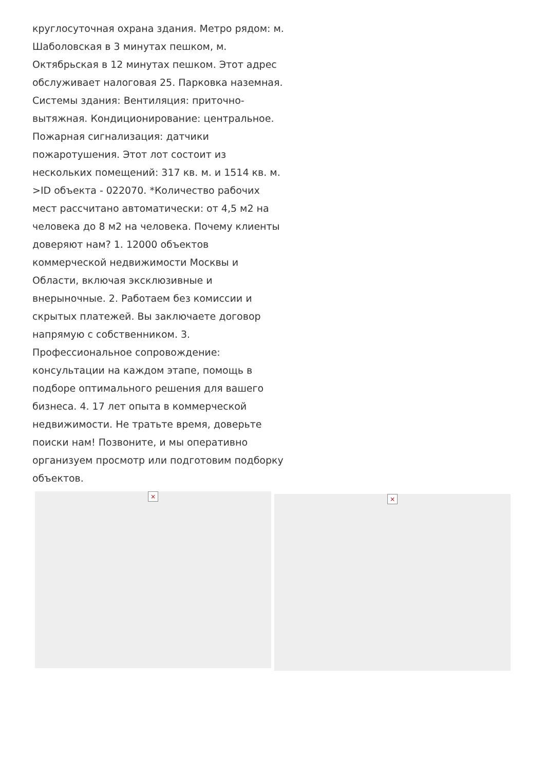круглосуточная охрана здания. Метро рядом: м. Шаболовская в 3 минутах пешком, м. Октябрьская в 12 минутах пешком. Этот адрес обслуживает налоговая 25. Парковка наземная. Системы здания: Вентиляция: приточно-вытяжная. Кондиционирование: центральное. Пожарная сигнализация: датчики пожаротушения. Этот лот состоит из нескольких помещений: 317 кв. м. и 1514 кв. м. >ID объекта - 022070. *Количество рабочих мест рассчитано автоматически: от 4,5 м2 на человека до 8 м2 на человека. Почему клиенты доверяют нам? 1. 12000 объектов коммерческой недвижимости Москвы и Области, включая эксклюзивные и внерыночные. 2. Работаем без комиссии и скрытых платежей. Вы заключаете договор напрямую с собственником. 3. Профессиональное сопровождение: консультации на каждом этапе, помощь в подборе оптимального решения для вашего бизнеса. 4. 17 лет опыта в коммерческой недвижимости. Не тратьте время, доверьте поиски нам! Позвоните, и мы оперативно организуем просмотр или подготовим подборку объектов.
× ×